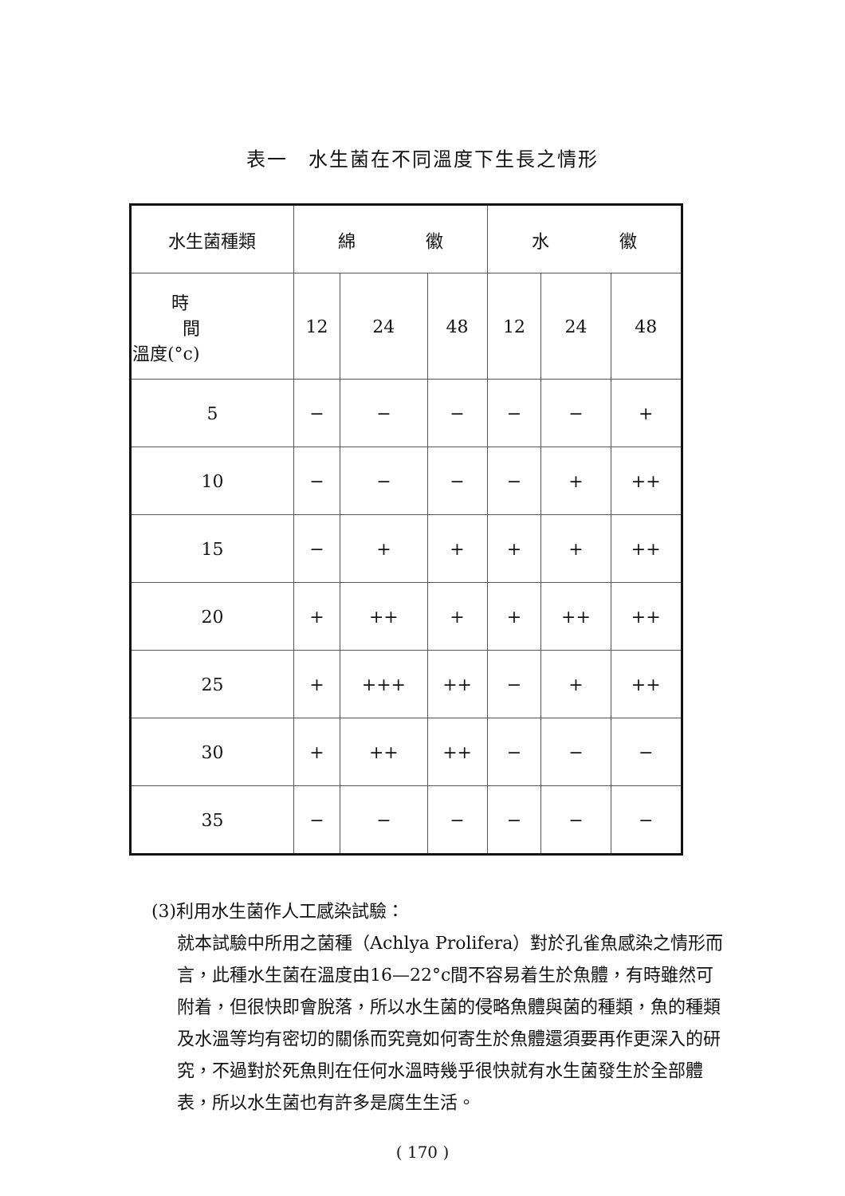表一　水生菌在不同溫度下生長之情形
| 水生菌種類 | 綿 徽 | | | 水 徽 | | |
| --- | --- | --- | --- | --- | --- | --- |
| 時 間 溫度(°c) | 12 | 24 | 48 | 12 | 24 | 48 |
| 5 | − | − | − | − | − | + |
| 10 | − | − | − | − | + | ++ |
| 15 | − | + | + | + | + | ++ |
| 20 | + | ++ | + | + | ++ | ++ |
| 25 | + | +++ | ++ | − | + | ++ |
| 30 | + | ++ | ++ | − | − | − |
| 35 | − | − | − | − | − | − |
(3)利用水生菌作人工感染試驗：
就本試驗中所用之菌種（Achlya Prolifera）對於孔雀魚感染之情形而言，此種水生菌在溫度由16—22°c間不容易着生於魚體，有時雖然可附着，但很快即會脫落，所以水生菌的侵略魚體與菌的種類，魚的種類及水溫等均有密切的關係而究竟如何寄生於魚體還須要再作更深入的研究，不過對於死魚則在任何水溫時幾乎很快就有水生菌發生於全部體表，所以水生菌也有許多是腐生生活。
( 170 )